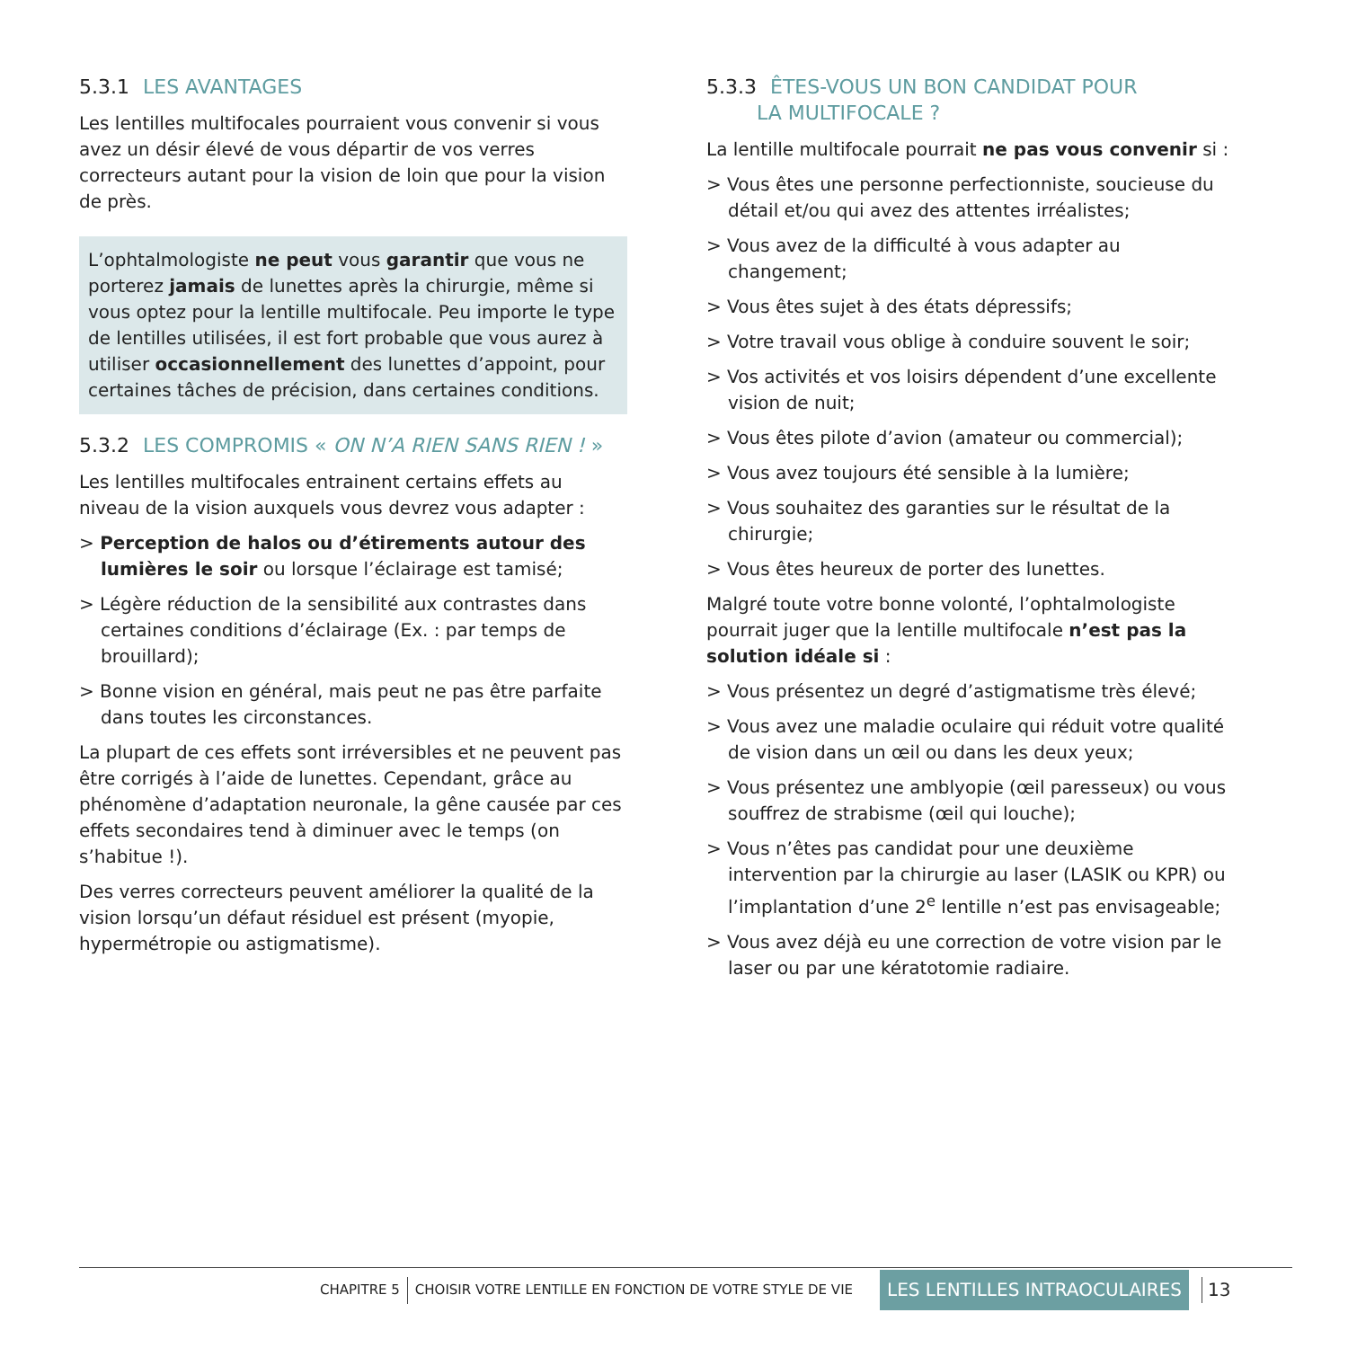5.3.1 LES AVANTAGES
Les lentilles multifocales pourraient vous convenir si vous avez un désir élevé de vous départir de vos verres correcteurs autant pour la vision de loin que pour la vision de près.
L’ophtalmologiste ne peut vous garantir que vous ne porterez jamais de lunettes après la chirurgie, même si vous optez pour la lentille multifocale. Peu importe le type de lentilles utilisées, il est fort probable que vous aurez à utiliser occasionnellement des lunettes d’appoint, pour certaines tâches de précision, dans certaines conditions.
5.3.2 LES COMPROMIS « ON N’A RIEN SANS RIEN ! »
Les lentilles multifocales entrainent certains effets au niveau de la vision auxquels vous devrez vous adapter :
> Perception de halos ou d’étirements autour des lumières le soir ou lorsque l’éclairage est tamisé;
> Légère réduction de la sensibilité aux contrastes dans certaines conditions d’éclairage (Ex. : par temps de brouillard);
> Bonne vision en général, mais peut ne pas être parfaite dans toutes les circonstances.
La plupart de ces effets sont irréversibles et ne peuvent pas être corrigés à l’aide de lunettes. Cependant, grâce au phénomène d’adaptation neuronale, la gêne causée par ces effets secondaires tend à diminuer avec le temps (on s’habitue !).
Des verres correcteurs peuvent améliorer la qualité de la vision lorsqu’un défaut résiduel est présent (myopie, hypermétropie ou astigmatisme).
5.3.3 ÊTES-VOUS UN BON CANDIDAT POUR
LA MULTIFOCALE ?
La lentille multifocale pourrait ne pas vous convenir si :
> Vous êtes une personne perfectionniste, soucieuse du détail et/ou qui avez des attentes irréalistes;
> Vous avez de la difficulté à vous adapter au changement;
> Vous êtes sujet à des états dépressifs;
> Votre travail vous oblige à conduire souvent le soir;
> Vos activités et vos loisirs dépendent d’une excellente vision de nuit;
> Vous êtes pilote d’avion (amateur ou commercial);
> Vous avez toujours été sensible à la lumière;
> Vous souhaitez des garanties sur le résultat de la chirurgie;
> Vous êtes heureux de porter des lunettes.
Malgré toute votre bonne volonté, l’ophtalmologiste pourrait juger que la lentille multifocale n’est pas la solution idéale si :
> Vous présentez un degré d’astigmatisme très élevé;
> Vous avez une maladie oculaire qui réduit votre qualité de vision dans un œil ou dans les deux yeux;
> Vous présentez une amblyopie (œil paresseux) ou vous souffrez de strabisme (œil qui louche);
> Vous n’êtes pas candidat pour une deuxième intervention par la chirurgie au laser (LASIK ou KPR) ou l’implantation d’une 2<sup>e</sup> lentille n’est pas envisageable;
> Vous avez déjà eu une correction de votre vision par le laser ou par une kératotomie radiaire.
CHAPITRE 5 CHOISIR VOTRE LENTILLE EN FONCTION DE VOTRE STYLE DE VIE LES LENTILLES INTRAOCULAIRES 13